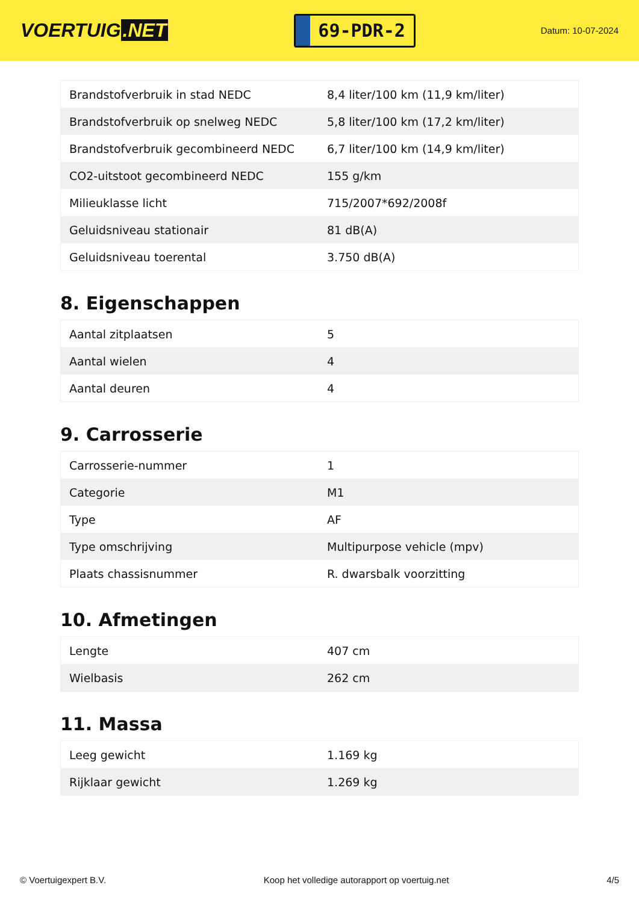VOERTUIG.NET
69-PDR-2
Datum: 10-07-2024
| Brandstofverbruik in stad NEDC | 8,4 liter/100 km (11,9 km/liter) |
| Brandstofverbruik op snelweg NEDC | 5,8 liter/100 km (17,2 km/liter) |
| Brandstofverbruik gecombineerd NEDC | 6,7 liter/100 km (14,9 km/liter) |
| CO2-uitstoot gecombineerd NEDC | 155 g/km |
| Milieuklasse licht | 715/2007*692/2008f |
| Geluidsniveau stationair | 81 dB(A) |
| Geluidsniveau toerental | 3.750 dB(A) |
8. Eigenschappen
| Aantal zitplaatsen | 5 |
| Aantal wielen | 4 |
| Aantal deuren | 4 |
9. Carrosserie
| Carrosserie-nummer | 1 |
| Categorie | M1 |
| Type | AF |
| Type omschrijving | Multipurpose vehicle (mpv) |
| Plaats chassisnummer | R. dwarsbalk voorzitting |
10. Afmetingen
| Lengte | 407 cm |
| Wielbasis | 262 cm |
11. Massa
| Leeg gewicht | 1.169 kg |
| Rijklaar gewicht | 1.269 kg |
© Voertuigexpert B.V. Koop het volledige autorapport op voertuig.net 4/5